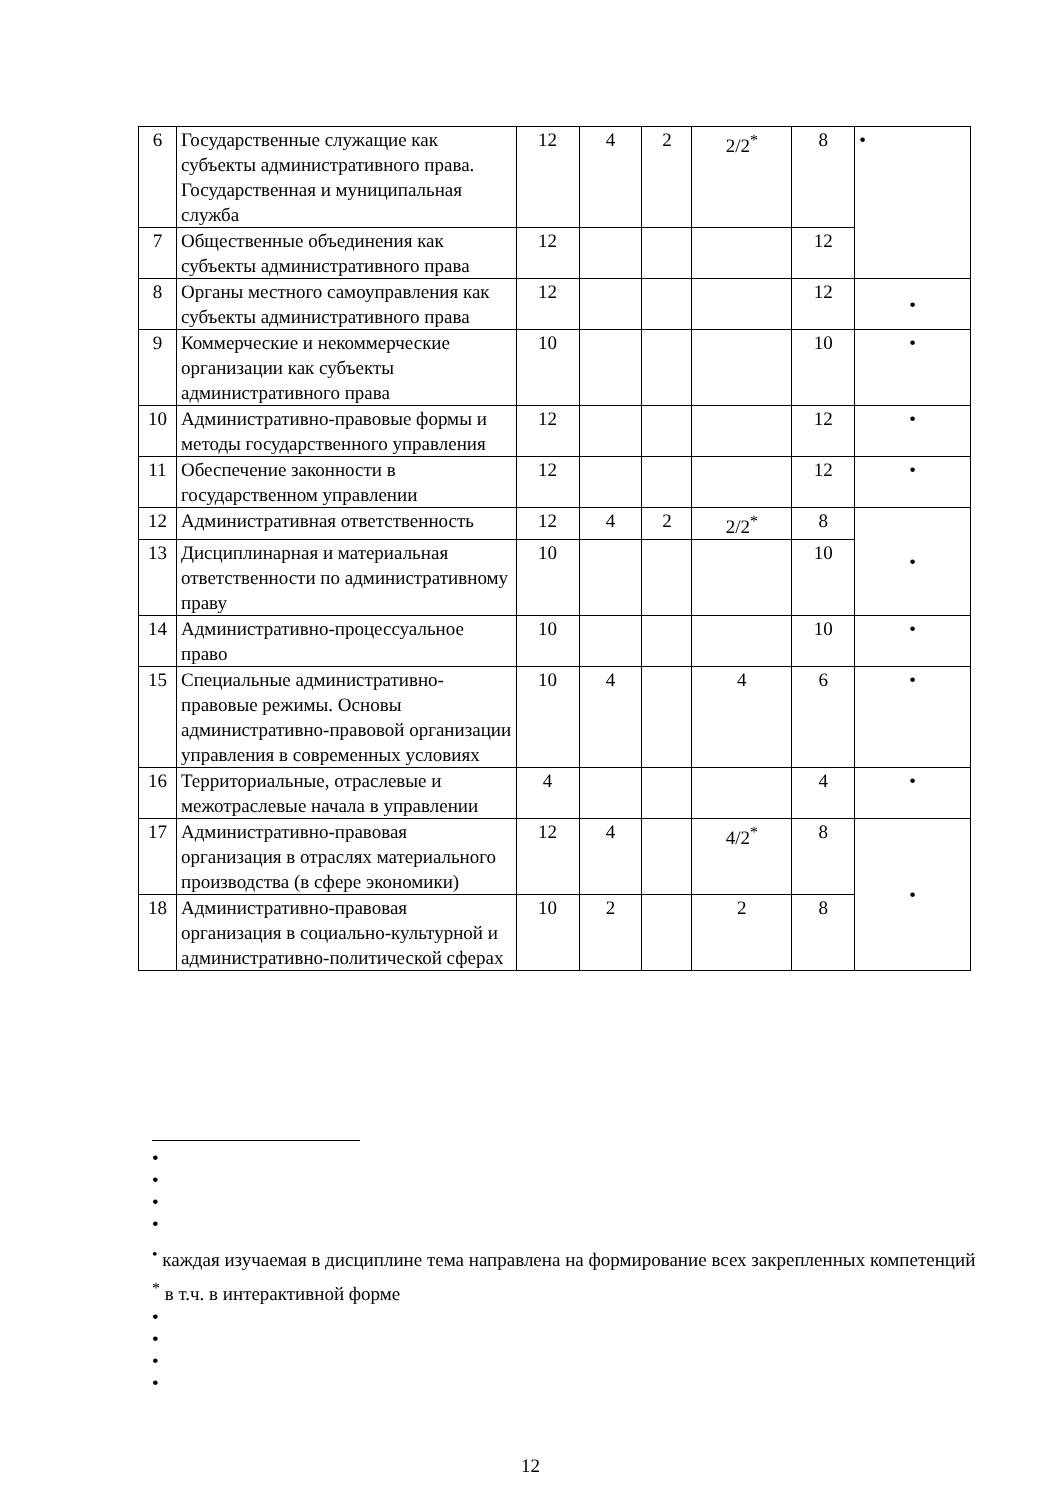| 6 | Государственные служащие как субъекты административного права. Государственная и муниципальная служба | 12 | 4 | 2 | 2/2<sup>*</sup> | 8 | • |
| 7 | Общественные объединения как субъекты административного права | 12 | | | | 12 | |
| 8 | Органы местного самоуправления как субъекты административного права | 12 | | | | 12 | • |
| 9 | Коммерческие и некоммерческие организации как субъекты административного права | 10 | | | | 10 | • |
| 10 | Административно-правовые формы и методы государственного управления | 12 | | | | 12 | • |
| 11 | Обеспечение законности в государственном управлении | 12 | | | | 12 | • |
| 12 | Административная ответственность | 12 | 4 | 2 | 2/2<sup>*</sup> | 8 | • |
| 13 | Дисциплинарная и материальная ответственности по административному праву | 10 | | | | 10 | |
| 14 | Административно-процессуальное право | 10 | | | | 10 | • |
| 15 | Специальные административно-правовые режимы. Основы административно-правовой организации управления в современных условиях | 10 | 4 | | 4 | 6 | • |
| 16 | Территориальные, отраслевые и межотраслевые начала в управлении | 4 | | | | 4 | • |
| 17 | Административно-правовая организация в отраслях материального производства (в сфере экономики) | 12 | 4 | | 4/2<sup>*</sup> | 8 | • |
| 18 | Административно-правовая организация в социально-культурной и административно-политической сферах | 10 | 2 | | 2 | 8 | |
•
•
•
•
<sup>•</sup> каждая изучаемая в дисциплине тема направлена на формирование всех закрепленных компетенций
<sup>*</sup> в т.ч. в интерактивной форме
•
•
•
•
12